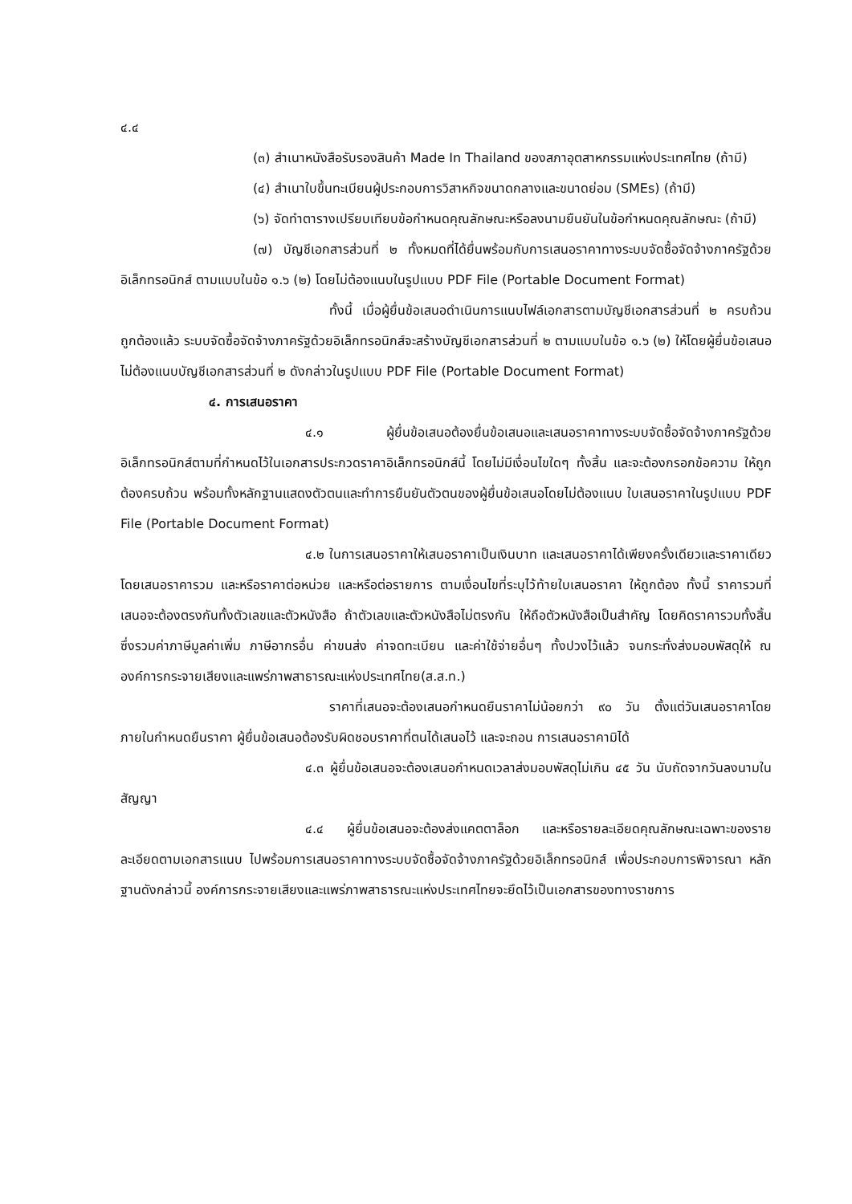๔.๔
(๓) สำเนาหนังสือรับรองสินค้า Made In Thailand ของสภาอุตสาหกรรมแห่งประเทศไทย (ถ้ามี)
(๔) สำเนาใบขึ้นทะเบียนผู้ประกอบการวิสาหกิจขนาดกลางและขนาดย่อม (SMEs) (ถ้ามี)
(๖) จัดทำตารางเปรียบเทียบข้อกำหนดคุณลักษณะหรือลงนามยืนยันในข้อกำหนดคุณลักษณะ (ถ้ามี)
(๗) บัญชีเอกสารส่วนที่ ๒ ทั้งหมดที่ได้ยื่นพร้อมกับการเสนอราคาทางระบบจัดซื้อจัดจ้างภาครัฐด้วยอิเล็กทรอนิกส์ ตามแบบในข้อ ๑.๖ (๒) โดยไม่ต้องแนบในรูปแบบ PDF File (Portable Document Format)
ทั้งนี้ เมื่อผู้ยื่นข้อเสนอดำเนินการแนบไฟล์เอกสารตามบัญชีเอกสารส่วนที่ ๒ ครบถ้วน ถูกต้องแล้ว ระบบจัดซื้อจัดจ้างภาครัฐด้วยอิเล็กทรอนิกส์จะสร้างบัญชีเอกสารส่วนที่ ๒ ตามแบบในข้อ ๑.๖ (๒) ให้โดยผู้ยื่นข้อเสนอไม่ต้องแนบบัญชีเอกสารส่วนที่ ๒ ดังกล่าวในรูปแบบ PDF File (Portable Document Format)
๔. การเสนอราคา
๔.๑ ผู้ยื่นข้อเสนอต้องยื่นข้อเสนอและเสนอราคาทางระบบจัดซื้อจัดจ้างภาครัฐด้วยอิเล็กทรอนิกส์ตามที่กำหนดไว้ในเอกสารประกวดราคาอิเล็กทรอนิกส์นี้ โดยไม่มีเงื่อนไขใดๆ ทั้งสิ้น และจะต้องกรอกข้อความ ให้ถูกต้องครบถ้วน พร้อมทั้งหลักฐานแสดงตัวตนและทำการยืนยันตัวตนของผู้ยื่นข้อเสนอโดยไม่ต้องแนบ ใบเสนอราคาในรูปแบบ PDF File (Portable Document Format)
๔.๒ ในการเสนอราคาให้เสนอราคาเป็นเงินบาท และเสนอราคาได้เพียงครั้งเดียวและราคาเดียว โดยเสนอราคารวม และหรือราคาต่อหน่วย และหรือต่อรายการ ตามเงื่อนไขที่ระบุไว้ท้ายใบเสนอราคา ให้ถูกต้อง ทั้งนี้ ราคารวมที่เสนอจะต้องตรงกันทั้งตัวเลขและตัวหนังสือ ถ้าตัวเลขและตัวหนังสือไม่ตรงกัน ให้ถือตัวหนังสือเป็นสำคัญ โดยคิดราคารวมทั้งสิ้นซึ่งรวมค่าภาษีมูลค่าเพิ่ม ภาษีอากรอื่น ค่าขนส่ง ค่าจดทะเบียน และค่าใช้จ่ายอื่นๆ ทั้งปวงไว้แล้ว จนกระทั่งส่งมอบพัสดุให้ ณ องค์การกระจายเสียงและแพร่ภาพสาธารณะแห่งประเทศไทย(ส.ส.ท.)
ราคาที่เสนอจะต้องเสนอกำหนดยืนราคาไม่น้อยกว่า ๙๐ วัน ตั้งแต่วันเสนอราคาโดยภายในกำหนดยืนราคา ผู้ยื่นข้อเสนอต้องรับผิดชอบราคาที่ตนได้เสนอไว้ และจะถอน การเสนอราคามิได้
๔.๓ ผู้ยื่นข้อเสนอจะต้องเสนอกำหนดเวลาส่งมอบพัสดุไม่เกิน ๔๕ วัน นับถัดจากวันลงนามในสัญญา
๔.๔ ผู้ยื่นข้อเสนอจะต้องส่งแคตตาล็อก และหรือรายละเอียดคุณลักษณะเฉพาะของรายละเอียดตามเอกสารแนบ ไปพร้อมการเสนอราคาทางระบบจัดซื้อจัดจ้างภาครัฐด้วยอิเล็กทรอนิกส์ เพื่อประกอบการพิจารณา หลักฐานดังกล่าวนี้ องค์การกระจายเสียงและแพร่ภาพสาธารณะแห่งประเทศไทยจะยึดไว้เป็นเอกสารของทางราชการ